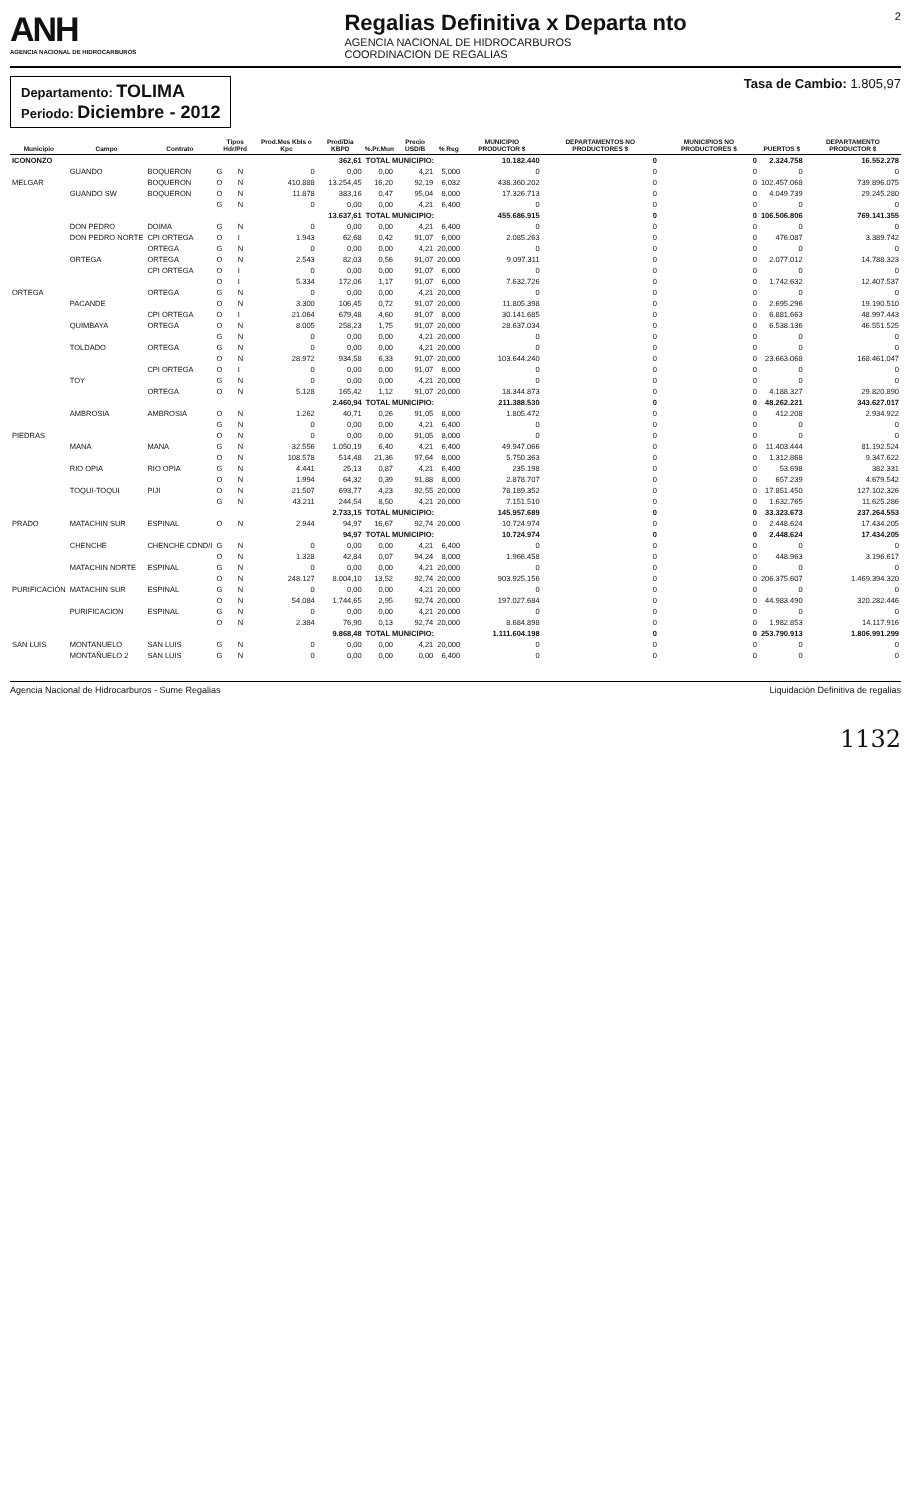ANH
AGENCIA NACIONAL DE HIDROCARBUROS
Regalias Definitiva x Departa nto
AGENCIA NACIONAL DE HIDROCARBUROS
COORDINACION DE REGALIAS
2
Departamento: TOLIMA
Periodo: Diciembre - 2012
Tasa de Cambio: 1.805,97
| Municipio | Campo | Contrato | Tipos Hdr/Prd | | Prod.Mes Kbls o Kpc | Prod/Dia KBPD | %.Pr.Mun | Precio USD/B | % Reg | MUNICIPIO PRODUCTOR $ | DEPARTAMENTOS NO PRODUCTORES $ | MUNICIPIOS NO PRODUCTORES $ | PUERTOS $ | DEPARTAMENTO PRODUCTOR $ |
| --- | --- | --- | --- | --- | --- | --- | --- | --- | --- | --- | --- | --- | --- | --- |
| ICONONZO | | | | | | 362,61 | TOTAL MUNICIPIO: | | | 10.182.440 | 0 | 0 | 2.324.758 | 16.552.278 |
| | GUANDO | BOQUERON | G | N | 0 | 0,00 | 0,00 | 4,21 | 5,000 | 0 | 0 | 0 | 0 | 0 |
| MELGAR | | BOQUERON | O | N | 410.888 | 13.254,45 | 16,20 | 92,19 | 6,032 | 438.360.202 | 0 | 0 | 102.457.068 | 739.896.075 |
| | GUANDO SW | BOQUERON | O | N | 11.878 | 383,16 | 0,47 | 95,04 | 8,000 | 17.326.713 | 0 | 0 | 4.049.739 | 29.245.280 |
| | | | G | N | 0 | 0,00 | 0,00 | 4,21 | 6,400 | 0 | 0 | 0 | 0 | 0 |
| | | | | | | 13.637,61 | TOTAL MUNICIPIO: | | | 455.686.915 | 0 | 0 | 106.506.806 | 769.141.355 |
| | DON PEDRO | DOIMA | G | N | 0 | 0,00 | 0,00 | 4,21 | 6,400 | 0 | 0 | 0 | 0 | 0 |
| | DON PEDRO NORTE | CPI ORTEGA | O | I | 1.943 | 62,68 | 0,42 | 91,07 | 6,000 | 2.085.263 | 0 | 0 | 476.087 | 3.389.742 |
| | | ORTEGA | G | N | 0 | 0,00 | 0,00 | 4,21 | 20,000 | 0 | 0 | 0 | 0 | 0 |
| | ORTEGA | ORTEGA | O | N | 2.543 | 82,03 | 0,56 | 91,07 | 20,000 | 9.097.311 | 0 | 0 | 2.077.012 | 14.788.323 |
| | | CPI ORTEGA | O | I | 0 | 0,00 | 0,00 | 91,07 | 6,000 | 0 | 0 | 0 | 0 | 0 |
| | | | O | I | 5.334 | 172,06 | 1,17 | 91,07 | 6,000 | 7.632.726 | 0 | 0 | 1.742.632 | 12.407.537 |
| ORTEGA | | ORTEGA | G | N | 0 | 0,00 | 0,00 | 4,21 | 20,000 | 0 | 0 | 0 | 0 | 0 |
| | PACANDE | | O | N | 3.300 | 106,45 | 0,72 | 91,07 | 20,000 | 11.805.398 | 0 | 0 | 2.695.296 | 19.190.510 |
| | | CPI ORTEGA | O | I | 21.064 | 679,48 | 4,60 | 91,07 | 8,000 | 30.141.685 | 0 | 0 | 6.881.663 | 48.997.443 |
| | QUIMBAYA | ORTEGA | O | N | 8.005 | 258,23 | 1,75 | 91,07 | 20,000 | 28.637.034 | 0 | 0 | 6.538.136 | 46.551.525 |
| | | | G | N | 0 | 0,00 | 0,00 | 4,21 | 20,000 | 0 | 0 | 0 | 0 | 0 |
| | TOLDADO | ORTEGA | G | N | 0 | 0,00 | 0,00 | 4,21 | 20,000 | 0 | 0 | 0 | 0 | 0 |
| | | | O | N | 28.972 | 934,58 | 6,33 | 91,07 | 20,000 | 103.644.240 | 0 | 0 | 23.663.068 | 168.461.047 |
| | | CPI ORTEGA | O | I | 0 | 0,00 | 0,00 | 91,07 | 8,000 | 0 | 0 | 0 | 0 | 0 |
| | TOY | | G | N | 0 | 0,00 | 0,00 | 4,21 | 20,000 | 0 | 0 | 0 | 0 | 0 |
| | | ORTEGA | O | N | 5.128 | 165,42 | 1,12 | 91,07 | 20,000 | 18.344.873 | 0 | 0 | 4.188.327 | 29.820.890 |
| | | | | | | 2.460,94 | TOTAL MUNICIPIO: | | | 211.388.530 | 0 | 0 | 48.262.221 | 343.627.017 |
| | AMBROSIA | AMBROSIA | O | N | 1.262 | 40,71 | 0,26 | 91,05 | 8,000 | 1.805.472 | 0 | 0 | 412.208 | 2.934.922 |
| | | | G | N | 0 | 0,00 | 0,00 | 4,21 | 6,400 | 0 | 0 | 0 | 0 | 0 |
| PIEDRAS | | | O | N | 0 | 0,00 | 0,00 | 91,05 | 8,000 | 0 | 0 | 0 | 0 | 0 |
| | MANA | MANA | G | N | 32.556 | 1.050,19 | 6,40 | 4,21 | 6,400 | 49.947.066 | 0 | 0 | 11.403.444 | 81.192.524 |
| | | | O | N | 108.578 | 514,48 | 21,36 | 97,64 | 8,000 | 5.750.363 | 0 | 0 | 1.312.868 | 9.347.622 |
| | RIO OPIA | RIO OPIA | G | N | 4.441 | 25,13 | 0,87 | 4,21 | 6,400 | 235.198 | 0 | 0 | 53.698 | 382.331 |
| | | | O | N | 1.994 | 64,32 | 0,39 | 91,88 | 8,000 | 2.878.707 | 0 | 0 | 657.239 | 4.679.542 |
| | TOQUI-TOQUI | PIJI | O | N | 21.507 | 693,77 | 4,23 | 92,55 | 20,000 | 78.189.352 | 0 | 0 | 17.851.450 | 127.102.326 |
| | | | G | N | 43.211 | 244,54 | 8,50 | 4,21 | 20,000 | 7.151.510 | 0 | 0 | 1.632.765 | 11.625.286 |
| | | | | | | 2.733,15 | TOTAL MUNICIPIO: | | | 145.957.689 | 0 | 0 | 33.323.673 | 237.264.553 |
| PRADO | MATACHIN SUR | ESPINAL | O | N | 2.944 | 94,97 | 16,67 | 92,74 | 20,000 | 10.724.974 | 0 | 0 | 2.448.624 | 17.434.205 |
| | | | | | | 94,97 | TOTAL MUNICIPIO: | | | 10.724.974 | 0 | 0 | 2.448.624 | 17.434.205 |
| | CHENCHE | CHENCHE CDND/I | G | N | 0 | 0,00 | 0,00 | 4,21 | 6,400 | 0 | 0 | 0 | 0 | 0 |
| | | | O | N | 1.328 | 42,84 | 0,07 | 94,24 | 8,000 | 1.966.458 | 0 | 0 | 448.963 | 3.196.617 |
| | MATACHIN NORTE | ESPINAL | G | N | 0 | 0,00 | 0,00 | 4,21 | 20,000 | 0 | 0 | 0 | 0 | 0 |
| | | | O | N | 248.127 | 8.004,10 | 13,52 | 92,74 | 20,000 | 903.925.156 | 0 | 0 | 206.375.607 | 1.469.394.320 |
| PURIFICACIÓN | MATACHIN SUR | ESPINAL | G | N | 0 | 0,00 | 0,00 | 4,21 | 20,000 | 0 | 0 | 0 | 0 | 0 |
| | | | O | N | 54.084 | 1.744,65 | 2,95 | 92,74 | 20,000 | 197.027.684 | 0 | 0 | 44.983.490 | 320.282.446 |
| | PURIFICACION | ESPINAL | G | N | 0 | 0,00 | 0,00 | 4,21 | 20,000 | 0 | 0 | 0 | 0 | 0 |
| | | | O | N | 2.384 | 76,90 | 0,13 | 92,74 | 20,000 | 8.684.898 | 0 | 0 | 1.982.853 | 14.117.916 |
| | | | | | | 9.868,48 | TOTAL MUNICIPIO: | | | 1.111.604.198 | 0 | 0 | 253.790.913 | 1.806.991.299 |
| SAN LUIS | MONTANUELO | SAN LUIS | G | N | 0 | 0,00 | 0,00 | 4,21 | 20,000 | 0 | 0 | 0 | 0 | 0 |
| | MONTAÑUELO 2 | SAN LUIS | G | N | 0 | 0,00 | 0,00 | 0,00 | 6,400 | 0 | 0 | 0 | 0 | 0 |
Agencia Nacional de Hidrocarburos - Sume Regalias Liquidación Definitiva de regalias
1132